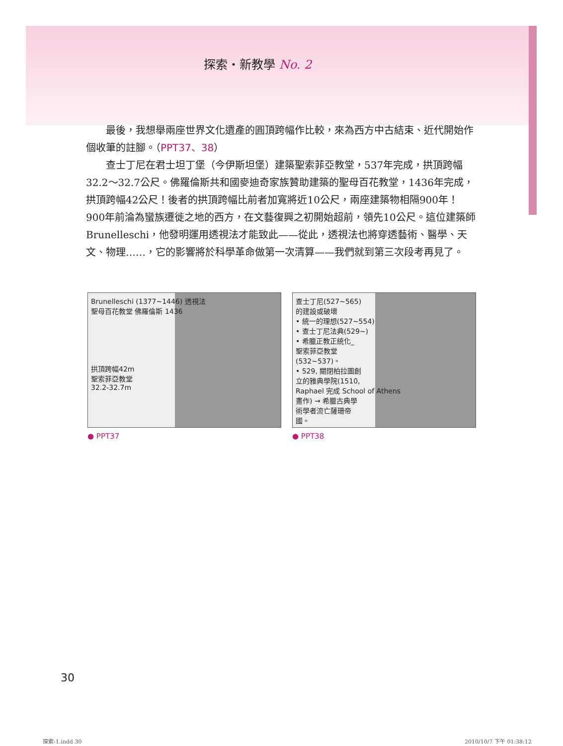探索・新教學 No. 2
最後，我想舉兩座世界文化遺產的圓頂跨幅作比較，來為西方中古結束、近代開始作個收筆的註腳。（PPT37、38）
查士丁尼在君士坦丁堡（今伊斯坦堡）建築聖索菲亞教堂，537年完成，拱頂跨幅32.2～32.7公尺。佛羅倫斯共和國麥迪奇家族贊助建築的聖母百花教堂，1436年完成，拱頂跨幅42公尺！後者的拱頂跨幅比前者加寬將近10公尺，兩座建築物相隔900年！900年前淪為蠻族遷徙之地的西方，在文藝復興之初開始超前，領先10公尺。這位建築師Brunelleschi，他發明運用透視法才能致此——從此，透視法也將穿透藝術、醫學、天文、物理……，它的影響將於科學革命做第一次清算——我們就到第三次段考再見了。
Brunelleschi (1377~1446) 透視法
聖母百花教堂 佛羅倫斯 1436
拱頂跨幅42m
聖索菲亞教堂
32.2-32.7m
● PPT37
查士丁尼(527~565)
的建設或破壞
• 統一的理想(527~554)
• 查士丁尼法典(529~)
• 希臘正教正統化_
聖索菲亞教堂
(532~537)。
• 529, 關閉柏拉圖創
立的雅典學院(1510,
Raphael 完成 School of Athens
畫作) → 希臘古典學
術學者流亡薩珊帝
國。
● PPT38
30
探索-1.indd 30 2010/10/7 下午 01:38:12